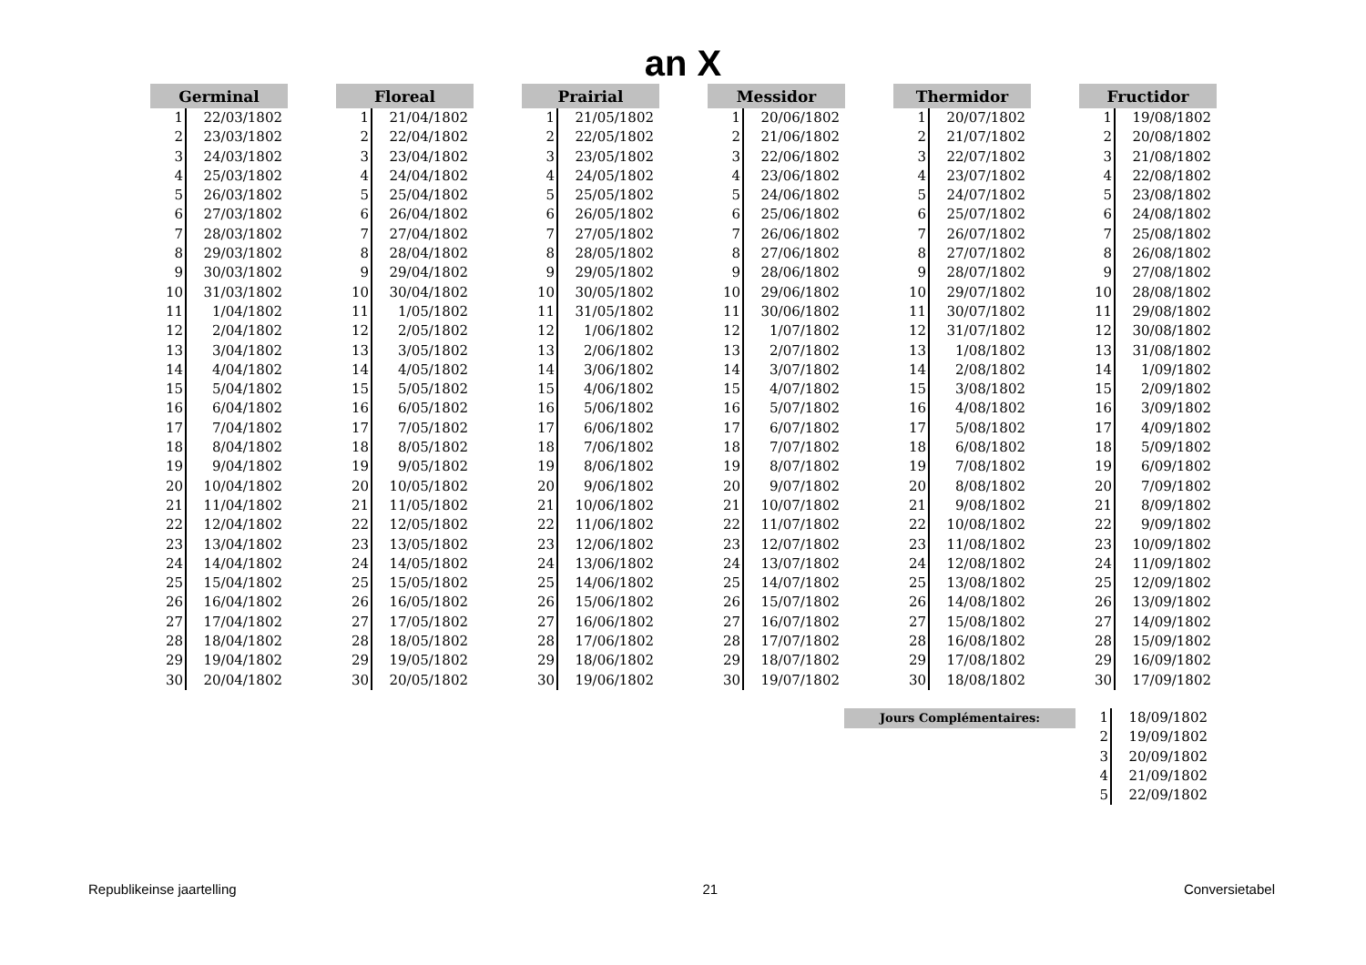an X
| Germinal | |
| --- | --- |
| 1 | 22/03/1802 |
| 2 | 23/03/1802 |
| 3 | 24/03/1802 |
| 4 | 25/03/1802 |
| 5 | 26/03/1802 |
| 6 | 27/03/1802 |
| 7 | 28/03/1802 |
| 8 | 29/03/1802 |
| 9 | 30/03/1802 |
| 10 | 31/03/1802 |
| 11 | 1/04/1802 |
| 12 | 2/04/1802 |
| 13 | 3/04/1802 |
| 14 | 4/04/1802 |
| 15 | 5/04/1802 |
| 16 | 6/04/1802 |
| 17 | 7/04/1802 |
| 18 | 8/04/1802 |
| 19 | 9/04/1802 |
| 20 | 10/04/1802 |
| 21 | 11/04/1802 |
| 22 | 12/04/1802 |
| 23 | 13/04/1802 |
| 24 | 14/04/1802 |
| 25 | 15/04/1802 |
| 26 | 16/04/1802 |
| 27 | 17/04/1802 |
| 28 | 18/04/1802 |
| 29 | 19/04/1802 |
| 30 | 20/04/1802 |
| Floreal | |
| --- | --- |
| 1 | 21/04/1802 |
| 2 | 22/04/1802 |
| 3 | 23/04/1802 |
| 4 | 24/04/1802 |
| 5 | 25/04/1802 |
| 6 | 26/04/1802 |
| 7 | 27/04/1802 |
| 8 | 28/04/1802 |
| 9 | 29/04/1802 |
| 10 | 30/04/1802 |
| 11 | 1/05/1802 |
| 12 | 2/05/1802 |
| 13 | 3/05/1802 |
| 14 | 4/05/1802 |
| 15 | 5/05/1802 |
| 16 | 6/05/1802 |
| 17 | 7/05/1802 |
| 18 | 8/05/1802 |
| 19 | 9/05/1802 |
| 20 | 10/05/1802 |
| 21 | 11/05/1802 |
| 22 | 12/05/1802 |
| 23 | 13/05/1802 |
| 24 | 14/05/1802 |
| 25 | 15/05/1802 |
| 26 | 16/05/1802 |
| 27 | 17/05/1802 |
| 28 | 18/05/1802 |
| 29 | 19/05/1802 |
| 30 | 20/05/1802 |
| Prairial | |
| --- | --- |
| 1 | 21/05/1802 |
| 2 | 22/05/1802 |
| 3 | 23/05/1802 |
| 4 | 24/05/1802 |
| 5 | 25/05/1802 |
| 6 | 26/05/1802 |
| 7 | 27/05/1802 |
| 8 | 28/05/1802 |
| 9 | 29/05/1802 |
| 10 | 30/05/1802 |
| 11 | 31/05/1802 |
| 12 | 1/06/1802 |
| 13 | 2/06/1802 |
| 14 | 3/06/1802 |
| 15 | 4/06/1802 |
| 16 | 5/06/1802 |
| 17 | 6/06/1802 |
| 18 | 7/06/1802 |
| 19 | 8/06/1802 |
| 20 | 9/06/1802 |
| 21 | 10/06/1802 |
| 22 | 11/06/1802 |
| 23 | 12/06/1802 |
| 24 | 13/06/1802 |
| 25 | 14/06/1802 |
| 26 | 15/06/1802 |
| 27 | 16/06/1802 |
| 28 | 17/06/1802 |
| 29 | 18/06/1802 |
| 30 | 19/06/1802 |
| Messidor | |
| --- | --- |
| 1 | 20/06/1802 |
| 2 | 21/06/1802 |
| 3 | 22/06/1802 |
| 4 | 23/06/1802 |
| 5 | 24/06/1802 |
| 6 | 25/06/1802 |
| 7 | 26/06/1802 |
| 8 | 27/06/1802 |
| 9 | 28/06/1802 |
| 10 | 29/06/1802 |
| 11 | 30/06/1802 |
| 12 | 1/07/1802 |
| 13 | 2/07/1802 |
| 14 | 3/07/1802 |
| 15 | 4/07/1802 |
| 16 | 5/07/1802 |
| 17 | 6/07/1802 |
| 18 | 7/07/1802 |
| 19 | 8/07/1802 |
| 20 | 9/07/1802 |
| 21 | 10/07/1802 |
| 22 | 11/07/1802 |
| 23 | 12/07/1802 |
| 24 | 13/07/1802 |
| 25 | 14/07/1802 |
| 26 | 15/07/1802 |
| 27 | 16/07/1802 |
| 28 | 17/07/1802 |
| 29 | 18/07/1802 |
| 30 | 19/07/1802 |
| Thermidor | |
| --- | --- |
| 1 | 20/07/1802 |
| 2 | 21/07/1802 |
| 3 | 22/07/1802 |
| 4 | 23/07/1802 |
| 5 | 24/07/1802 |
| 6 | 25/07/1802 |
| 7 | 26/07/1802 |
| 8 | 27/07/1802 |
| 9 | 28/07/1802 |
| 10 | 29/07/1802 |
| 11 | 30/07/1802 |
| 12 | 31/07/1802 |
| 13 | 1/08/1802 |
| 14 | 2/08/1802 |
| 15 | 3/08/1802 |
| 16 | 4/08/1802 |
| 17 | 5/08/1802 |
| 18 | 6/08/1802 |
| 19 | 7/08/1802 |
| 20 | 8/08/1802 |
| 21 | 9/08/1802 |
| 22 | 10/08/1802 |
| 23 | 11/08/1802 |
| 24 | 12/08/1802 |
| 25 | 13/08/1802 |
| 26 | 14/08/1802 |
| 27 | 15/08/1802 |
| 28 | 16/08/1802 |
| 29 | 17/08/1802 |
| 30 | 18/08/1802 |
| Fructidor | |
| --- | --- |
| 1 | 19/08/1802 |
| 2 | 20/08/1802 |
| 3 | 21/08/1802 |
| 4 | 22/08/1802 |
| 5 | 23/08/1802 |
| 6 | 24/08/1802 |
| 7 | 25/08/1802 |
| 8 | 26/08/1802 |
| 9 | 27/08/1802 |
| 10 | 28/08/1802 |
| 11 | 29/08/1802 |
| 12 | 30/08/1802 |
| 13 | 31/08/1802 |
| 14 | 1/09/1802 |
| 15 | 2/09/1802 |
| 16 | 3/09/1802 |
| 17 | 4/09/1802 |
| 18 | 5/09/1802 |
| 19 | 6/09/1802 |
| 20 | 7/09/1802 |
| 21 | 8/09/1802 |
| 22 | 9/09/1802 |
| 23 | 10/09/1802 |
| 24 | 11/09/1802 |
| 25 | 12/09/1802 |
| 26 | 13/09/1802 |
| 27 | 14/09/1802 |
| 28 | 15/09/1802 |
| 29 | 16/09/1802 |
| 30 | 17/09/1802 |
Jours Complémentaires:
| 1 | 18/09/1802 |
| 2 | 19/09/1802 |
| 3 | 20/09/1802 |
| 4 | 21/09/1802 |
| 5 | 22/09/1802 |
Republikeinse jaartelling 21 Conversietabel